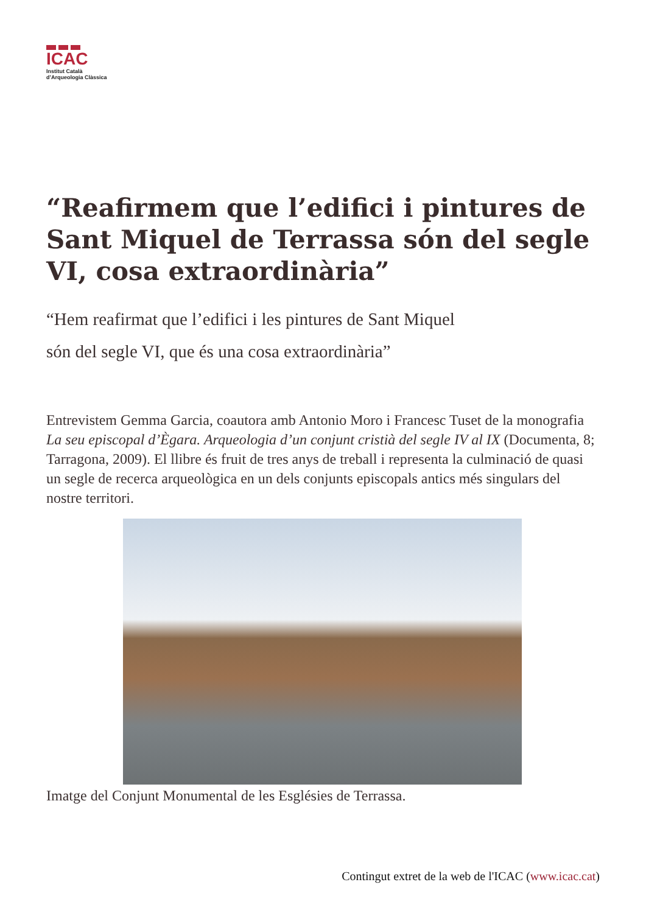ICAC
Institut Català
d’Arqueologia Clàssica
“Reafirmem que l’edifici i pintures de Sant Miquel de Terrassa són del segle VI, cosa extraordinària”
“Hem reafirmat que l’edifici i les pintures de Sant Miquel
són del segle VI, que és una cosa extraordinària”
Entrevistem Gemma Garcia, coautora amb Antonio Moro i Francesc Tuset de la monografia La seu episcopal d’Ègara. Arqueologia d’un conjunt cristià del segle IV al IX (Documenta, 8; Tarragona, 2009). El llibre és fruit de tres anys de treball i representa la culminació de quasi un segle de recerca arqueològica en un dels conjunts episcopals antics més singulars del nostre territori.
Imatge del Conjunt Monumental de les Esglésies de Terrassa.
Contingut extret de la web de l'ICAC (www.icac.cat)